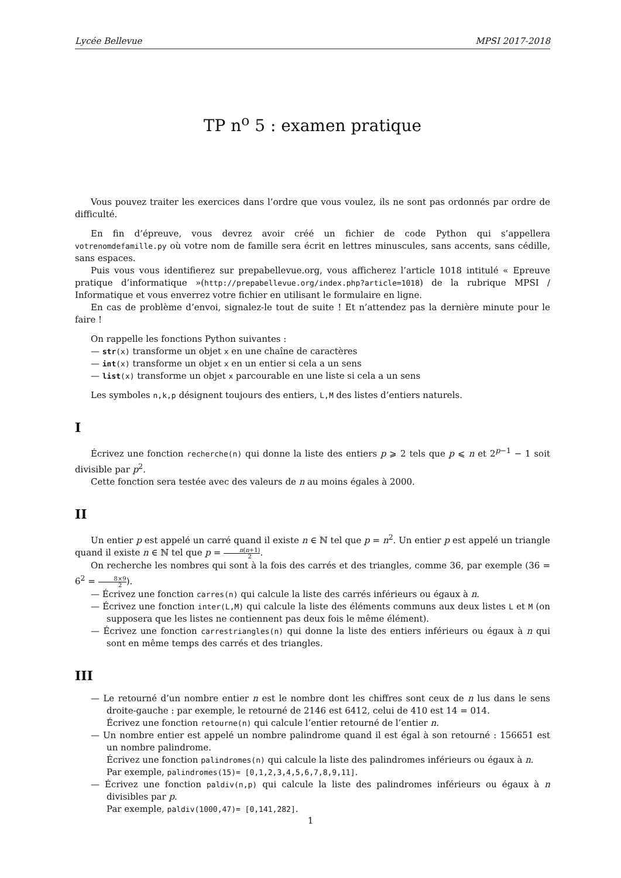Lycée Bellevue MPSI 2017-2018
TP n<sup>o</sup> 5 : examen pratique
Vous pouvez traiter les exercices dans l’ordre que vous voulez, ils ne sont pas ordonnés par ordre de difficulté.
En fin d’épreuve, vous devrez avoir créé un fichier de code Python qui s’appellera votrenomdefamille.py où votre nom de famille sera écrit en lettres minuscules, sans accents, sans cédille, sans espaces.
Puis vous vous identifierez sur prepabellevue.org, vous afficherez l’article 1018 intitulé « Epreuve pratique d’informatique »(http://prepabellevue.org/index.php?article=1018) de la rubrique MPSI / Informatique et vous enverrez votre fichier en utilisant le formulaire en ligne.
En cas de problème d’envoi, signalez-le tout de suite ! Et n’attendez pas la dernière minute pour le faire !
On rappelle les fonctions Python suivantes :
— str(x) transforme un objet x en une chaîne de caractères
— int(x) transforme un objet x en un entier si cela a un sens
— list(x) transforme un objet x parcourable en une liste si cela a un sens
Les symboles n,k,p désignent toujours des entiers, L,M des listes d’entiers naturels.
I
Écrivez une fonction recherche(n) qui donne la liste des entiers p ⩾ 2 tels que p ⩽ n et 2<sup>p−1</sup> − 1 soit divisible par p<sup>2</sup>.
Cette fonction sera testée avec des valeurs de n au moins égales à 2000.
II
Un entier p est appelé un carré quand il existe n ∈ ℕ tel que p = n<sup>2</sup>. Un entier p est appelé un triangle quand il existe n ∈ ℕ tel que p = n(n+1) 2.
On recherche les nombres qui sont à la fois des carrés et des triangles, comme 36, par exemple (36 = 6<sup>2</sup> = 8×9 2).
— Écrivez une fonction carres(n) qui calcule la liste des carrés inférieurs ou égaux à n.
— Écrivez une fonction inter(L,M) qui calcule la liste des éléments communs aux deux listes L et M (on supposera que les listes ne contiennent pas deux fois le même élément).
— Écrivez une fonction carrestriangles(n) qui donne la liste des entiers inférieurs ou égaux à n qui sont en même temps des carrés et des triangles.
III
— Le retourné d’un nombre entier n est le nombre dont les chiffres sont ceux de n lus dans le sens droite-gauche : par exemple, le retourné de 2146 est 6412, celui de 410 est 14 = 014.
Écrivez une fonction retourne(n) qui calcule l’entier retourné de l’entier n.
— Un nombre entier est appelé un nombre palindrome quand il est égal à son retourné : 156651 est un nombre palindrome.
Écrivez une fonction palindromes(n) qui calcule la liste des palindromes inférieurs ou égaux à n.
Par exemple, palindromes(15)= [0,1,2,3,4,5,6,7,8,9,11].
— Écrivez une fonction paldiv(n,p) qui calcule la liste des palindromes inférieurs ou égaux à n divisibles par p.
Par exemple, paldiv(1000,47)= [0,141,282].
1